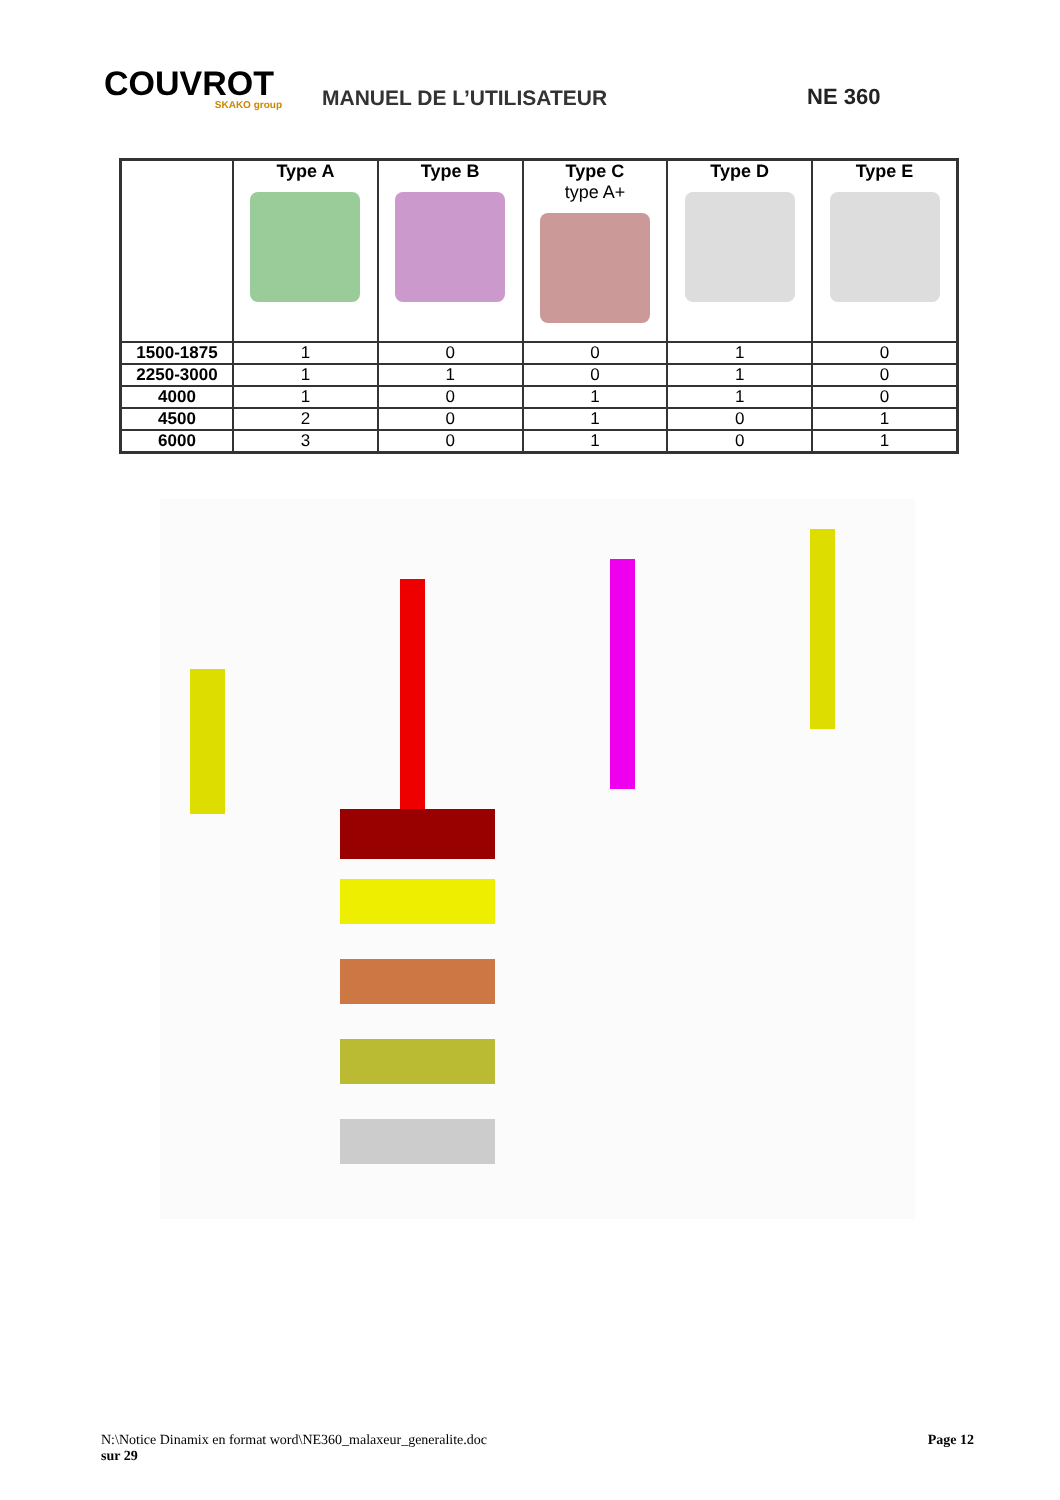COUVROT
SKAKO group
MANUEL DE L’UTILISATEUR
NE 360
| | Type A | Type B | Type C type A+ | Type D | Type E |
| --- | --- | --- | --- | --- | --- |
| 1500-1875 | 1 | 0 | 0 | 1 | 0 |
| 2250-3000 | 1 | 1 | 0 | 1 | 0 |
| 4000 | 1 | 0 | 1 | 1 | 0 |
| 4500 | 2 | 0 | 1 | 0 | 1 |
| 6000 | 3 | 0 | 1 | 0 | 1 |
N:\Notice Dinamix en format word\NE360_malaxeur_generalite.doc Page 12
sur 29